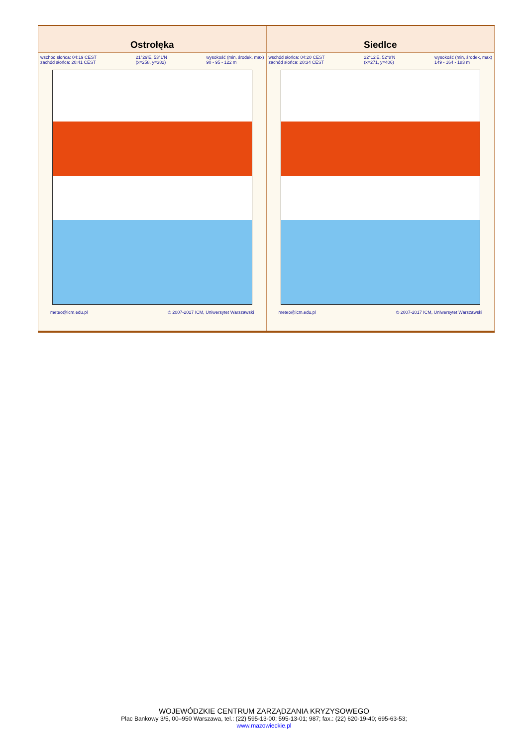| Ostrołęka | Siedlce |
| --- | --- |
| wschód słońca: 04:19 CEST zachód słońca: 20:41 CEST 21°29'E, 53°1'N (x=258, y=382) wysokość (min, środek, max) 90 - 95 - 122 m meteo@icm.edu.pl © 2007-2017 ICM, Uniwersytet Warszawski | wschód słońca: 04:20 CEST zachód słońca: 20:34 CEST 22°12'E, 52°8'N (x=271, y=406) wysokość (min, środek, max) 149 - 164 - 183 m meteo@icm.edu.pl © 2007-2017 ICM, Uniwersytet Warszawski |
WOJEWÓDZKIE CENTRUM ZARZĄDZANIA KRYZYSOWEGO
Plac Bankowy 3/5, 00–950 Warszawa, tel.: (22) 595-13-00; 595-13-01; 987; fax.: (22) 620-19-40; 695-63-53;
www.mazowieckie.pl